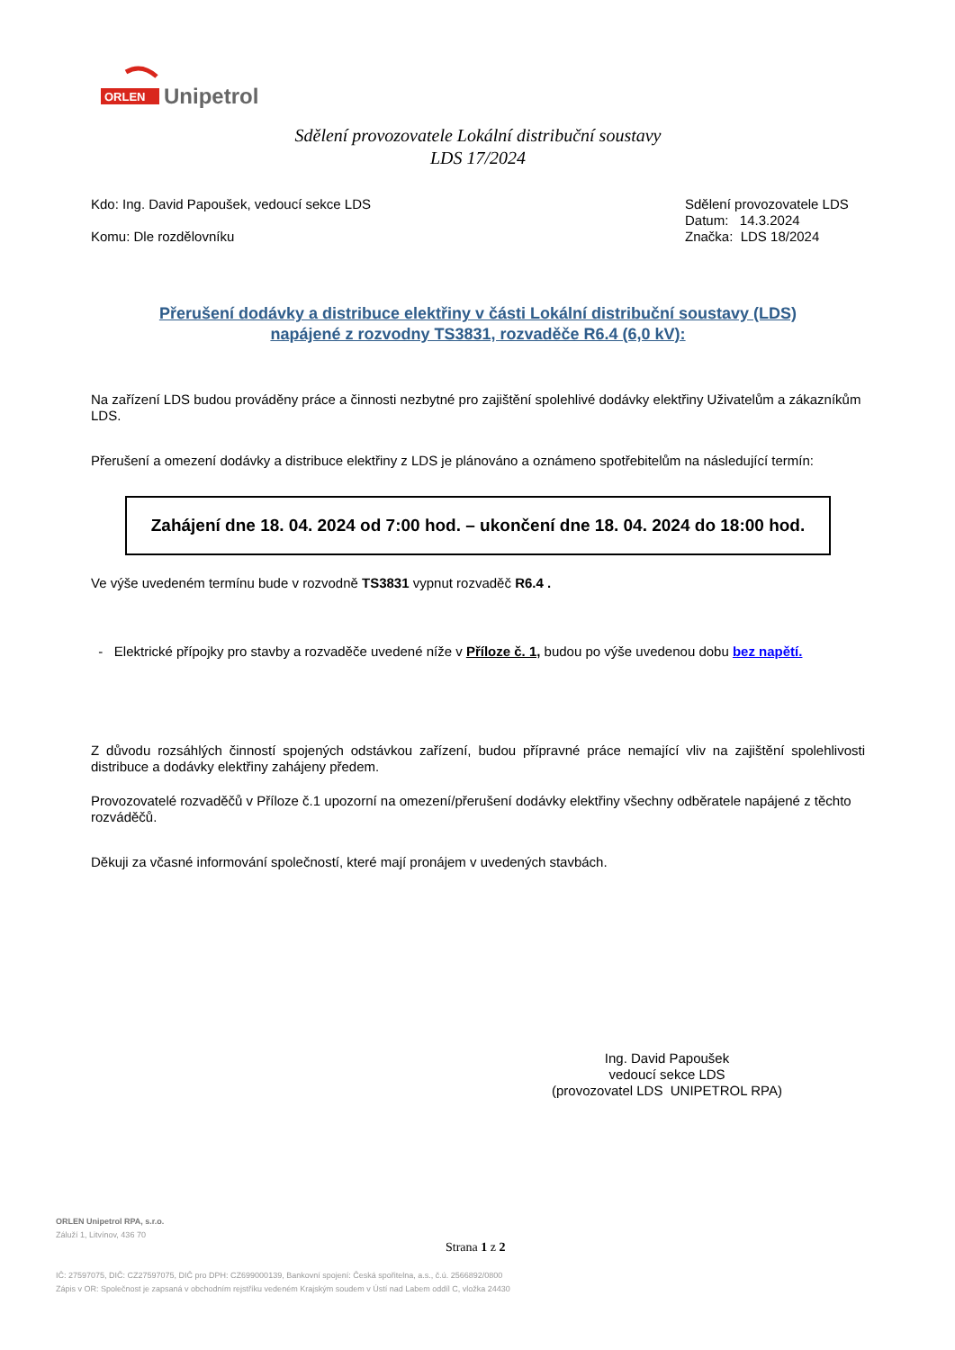ORLEN
Unipetrol
Sdělení provozovatele Lokální distribuční soustavy
LDS 17/2024
Kdo: Ing. David Papoušek, vedoucí sekce LDS
Komu: Dle rozdělovníku
Sdělení provozovatele LDS
Datum: 14.3.2024
Značka: LDS 18/2024
Přerušení dodávky a distribuce elektřiny v části Lokální distribuční soustavy (LDS)
napájené z rozvodny TS3831, rozvaděče R6.4 (6,0 kV):
Na zařízení LDS budou prováděny práce a činnosti nezbytné pro zajištění spolehlivé dodávky elektřiny Uživatelům a zákazníkům LDS.
Přerušení a omezení dodávky a distribuce elektřiny z LDS je plánováno a oznámeno spotřebitelům na následující termín:
Zahájení dne 18. 04. 2024 od 7:00 hod. – ukončení dne 18. 04. 2024 do 18:00 hod.
Ve výše uvedeném termínu bude v rozvodně TS3831 vypnut rozvaděč R6.4 .
- Elektrické přípojky pro stavby a rozvaděče uvedené níže v Příloze č. 1, budou po výše uvedenou dobu bez napětí.
Z důvodu rozsáhlých činností spojených odstávkou zařízení, budou přípravné práce nemající vliv na zajištění spolehlivosti distribuce a dodávky elektřiny zahájeny předem.
Provozovatelé rozvaděčů v Příloze č.1 upozorní na omezení/přerušení dodávky elektřiny všechny odběratele napájené z těchto rozváděčů.
Děkuji za včasné informování společností, které mají pronájem v uvedených stavbách.
Ing. David Papoušek
vedoucí sekce LDS
(provozovatel LDS UNIPETROL RPA)
ORLEN Unipetrol RPA, s.r.o.
Záluží 1, Litvínov, 436 70
IČ: 27597075, DIČ: CZ27597075, DIČ pro DPH: CZ699000139, Bankovní spojení: Česká spořitelna, a.s., č.ú. 2566892/0800
Zápis v OR: Společnost je zapsaná v obchodním rejstříku vedeném Krajským soudem v Ústí nad Labem oddíl C, vložka 24430
Strana 1 z 2